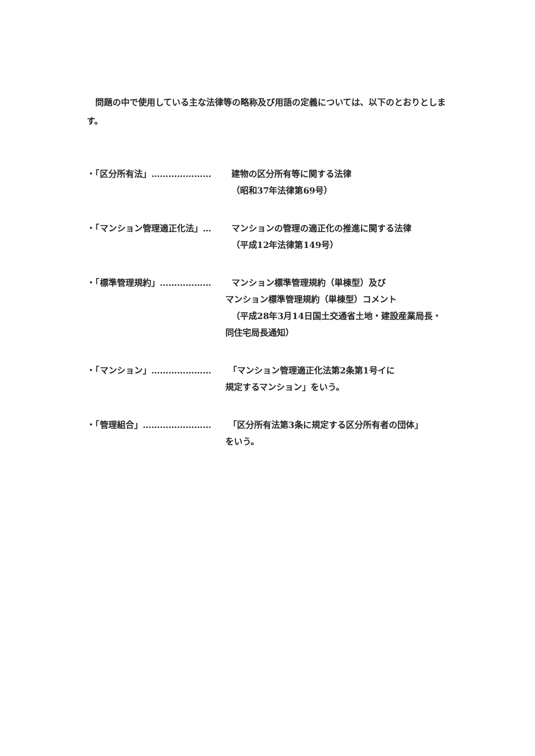問題の中で使用している主な法律等の略称及び用語の定義については、以下のとおりとします。
・「区分所有法」………………… 建物の区分所有等に関する法律
（昭和37年法律第69号）
・「マンション管理適正化法」… マンションの管理の適正化の推進に関する法律
（平成12年法律第149号）
・「標準管理規約」……………… マンション標準管理規約（単棟型）及び
マンション標準管理規約（単棟型）コメント
（平成28年3月14日国土交通省土地・建設産業局長・
同住宅局長通知）
・「マンション」………………… 「マンション管理適正化法第2条第1号イに
規定するマンション」をいう。
・「管理組合」…………………… 「区分所有法第3条に規定する区分所有者の団体」
をいう。